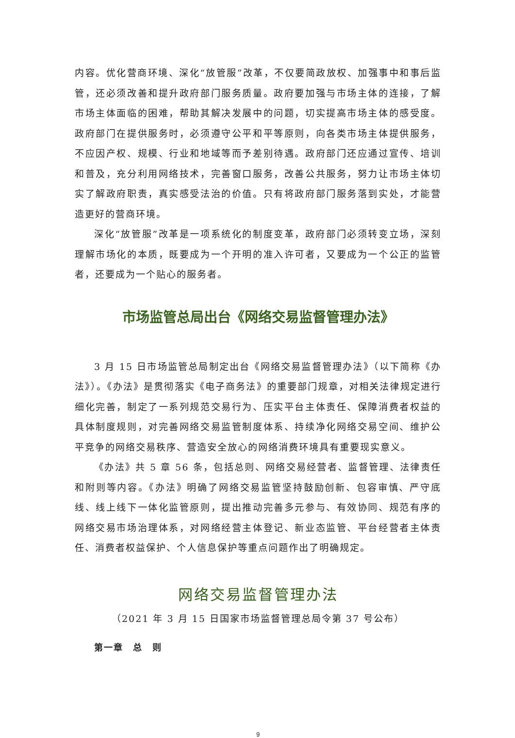内容。优化营商环境、深化“放管服”改革，不仅要简政放权、加强事中和事后监管，还必须改善和提升政府部门服务质量。政府要加强与市场主体的连接，了解市场主体面临的困难，帮助其解决发展中的问题，切实提高市场主体的感受度。政府部门在提供服务时，必须遵守公平和平等原则，向各类市场主体提供服务，不应因产权、规模、行业和地域等而予差别待遇。政府部门还应通过宣传、培训和普及，充分利用网络技术，完善窗口服务，改善公共服务，努力让市场主体切实了解政府职责，真实感受法治的价值。只有将政府部门服务落到实处，才能营造更好的营商环境。
深化“放管服”改革是一项系统化的制度变革，政府部门必须转变立场，深刻理解市场化的本质，既要成为一个开明的准入许可者，又要成为一个公正的监管者，还要成为一个贴心的服务者。
市场监管总局出台《网络交易监督管理办法》
3 月 15 日市场监管总局制定出台《网络交易监督管理办法》（以下简称《办法》）。《办法》是贯彻落实《电子商务法》的重要部门规章，对相关法律规定进行细化完善，制定了一系列规范交易行为、压实平台主体责任、保障消费者权益的具体制度规则，对完善网络交易监管制度体系、持续净化网络交易空间、维护公平竞争的网络交易秩序、营造安全放心的网络消费环境具有重要现实意义。
《办法》共 5 章 56 条，包括总则、网络交易经营者、监督管理、法律责任和附则等内容。《办法》明确了网络交易监管坚持鼓励创新、包容审慎、严守底线、线上线下一体化监管原则，提出推动完善多元参与、有效协同、规范有序的网络交易市场治理体系，对网络经营主体登记、新业态监管、平台经营者主体责任、消费者权益保护、个人信息保护等重点问题作出了明确规定。
网络交易监督管理办法
（2021 年 3 月 15 日国家市场监督管理总局令第 37 号公布）
第一章　总　则
9